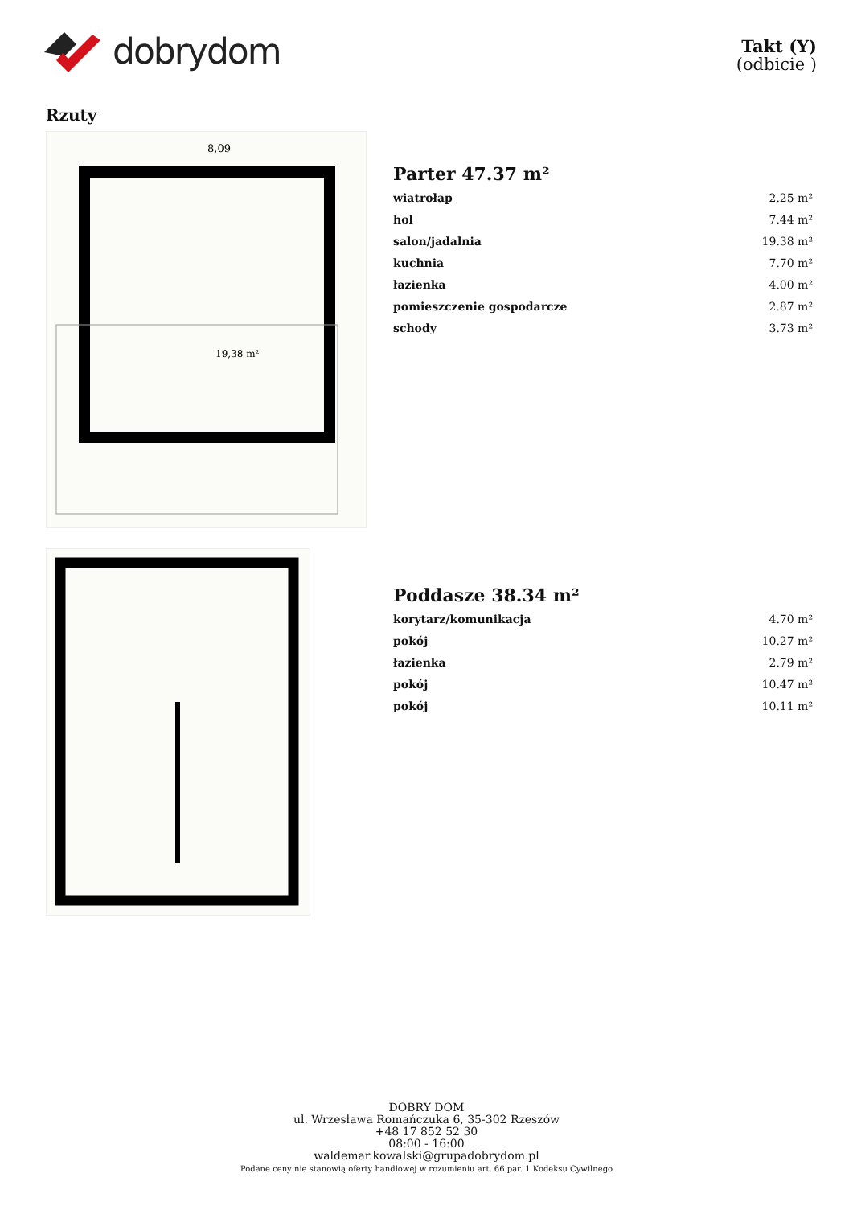dobrydom
Takt (Y)
(odbicie )
Rzuty
8,09
19,38 m²
Parter 47.37 m²
| wiatrołap | 2.25 m² |
| hol | 7.44 m² |
| salon/jadalnia | 19.38 m² |
| kuchnia | 7.70 m² |
| łazienka | 4.00 m² |
| pomieszczenie gospodarcze | 2.87 m² |
| schody | 3.73 m² |
Poddasze 38.34 m²
| korytarz/komunikacja | 4.70 m² |
| pokój | 10.27 m² |
| łazienka | 2.79 m² |
| pokój | 10.47 m² |
| pokój | 10.11 m² |
DOBRY DOM
ul. Wrzesława Romańczuka 6, 35-302 Rzeszów
+48 17 852 52 30
08:00 - 16:00
waldemar.kowalski@grupadobrydom.pl
Podane ceny nie stanowią oferty handlowej w rozumieniu art. 66 par. 1 Kodeksu Cywilnego